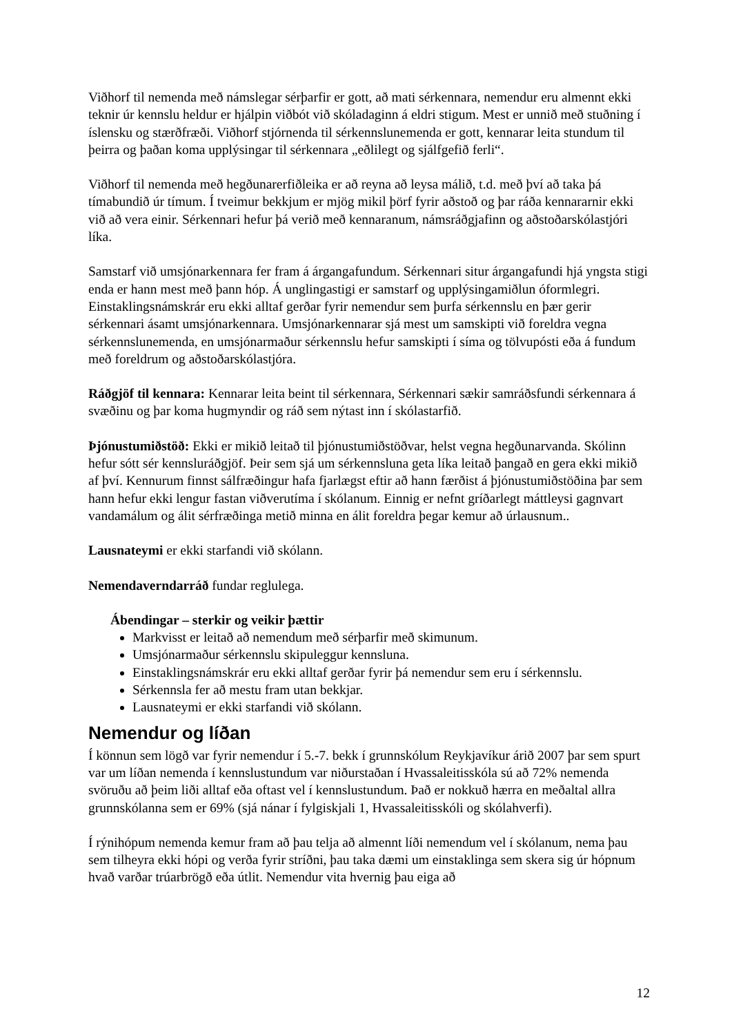Viðhorf til nemenda með námslegar sérþarfir er gott, að mati sérkennara, nemendur eru almennt ekki teknir úr kennslu heldur er hjálpin viðbót við skóladaginn á eldri stigum. Mest er unnið með stuðning í íslensku og stærðfræði. Viðhorf stjórnenda til sérkennslunemenda er gott, kennarar leita stundum til þeirra og þaðan koma upplýsingar til sérkennara „eðlilegt og sjálfgefið ferli“.
Viðhorf til nemenda með hegðunarerfiðleika er að reyna að leysa málið, t.d. með því að taka þá tímabundið úr tímum. Í tveimur bekkjum er mjög mikil þörf fyrir aðstoð og þar ráða kennararnir ekki við að vera einir. Sérkennari hefur þá verið með kennaranum, námsráðgjafinn og aðstoðarskólastjóri líka.
Samstarf við umsjónarkennara fer fram á árgangafundum. Sérkennari situr árgangafundi hjá yngsta stigi enda er hann mest með þann hóp. Á unglingastigi er samstarf og upplýsingamiðlun óformlegri. Einstaklingsnámskrár eru ekki alltaf gerðar fyrir nemendur sem þurfa sérkennslu en þær gerir sérkennari ásamt umsjónarkennara. Umsjónarkennarar sjá mest um samskipti við foreldra vegna sérkennslunemenda, en umsjónarmaður sérkennslu hefur samskipti í síma og tölvupósti eða á fundum með foreldrum og aðstoðarskólastjóra.
Ráðgjöf til kennara: Kennarar leita beint til sérkennara, Sérkennari sækir samráðsfundi sérkennara á svæðinu og þar koma hugmyndir og ráð sem nýtast inn í skólastarfið.
Þjónustumiðstöð: Ekki er mikið leitað til þjónustumiðstöðvar, helst vegna hegðunarvanda. Skólinn hefur sótt sér kennsluráðgjöf. Þeir sem sjá um sérkennsluna geta líka leitað þangað en gera ekki mikið af því. Kennurum finnst sálfræðingur hafa fjarlægst eftir að hann færðist á þjónustumiðstöðina þar sem hann hefur ekki lengur fastan viðverutíma í skólanum. Einnig er nefnt gríðarlegt máttleysi gagnvart vandamálum og álit sérfræðinga metið minna en álit foreldra þegar kemur að úrlausnum..
Lausnateymi er ekki starfandi við skólann.
Nemendaverndarráð fundar reglulega.
Ábendingar – sterkir og veikir þættir
Markvisst er leitað að nemendum með sérþarfir með skimunum.
Umsjónarmaður sérkennslu skipuleggur kennsluna.
Einstaklingsnámskrár eru ekki alltaf gerðar fyrir þá nemendur sem eru í sérkennslu.
Sérkennsla fer að mestu fram utan bekkjar.
Lausnateymi er ekki starfandi við skólann.
Nemendur og líðan
Í könnun sem lögð var fyrir nemendur í 5.-7. bekk í grunnskólum Reykjavíkur árið 2007 þar sem spurt var um líðan nemenda í kennslustundum var niðurstaðan í Hvassaleitisskóla sú að 72% nemenda svöruðu að þeim liði alltaf eða oftast vel í kennslustundum. Það er nokkuð hærra en meðaltal allra grunnskólanna sem er 69% (sjá nánar í fylgiskjali 1, Hvassaleitisskóli og skólahverfi).
Í rýnihópum nemenda kemur fram að þau telja að almennt líði nemendum vel í skólanum, nema þau sem tilheyra ekki hópi og verða fyrir stríðni, þau taka dæmi um einstaklinga sem skera sig úr hópnum hvað varðar trúarbrögð eða útlit. Nemendur vita hvernig þau eiga að
12